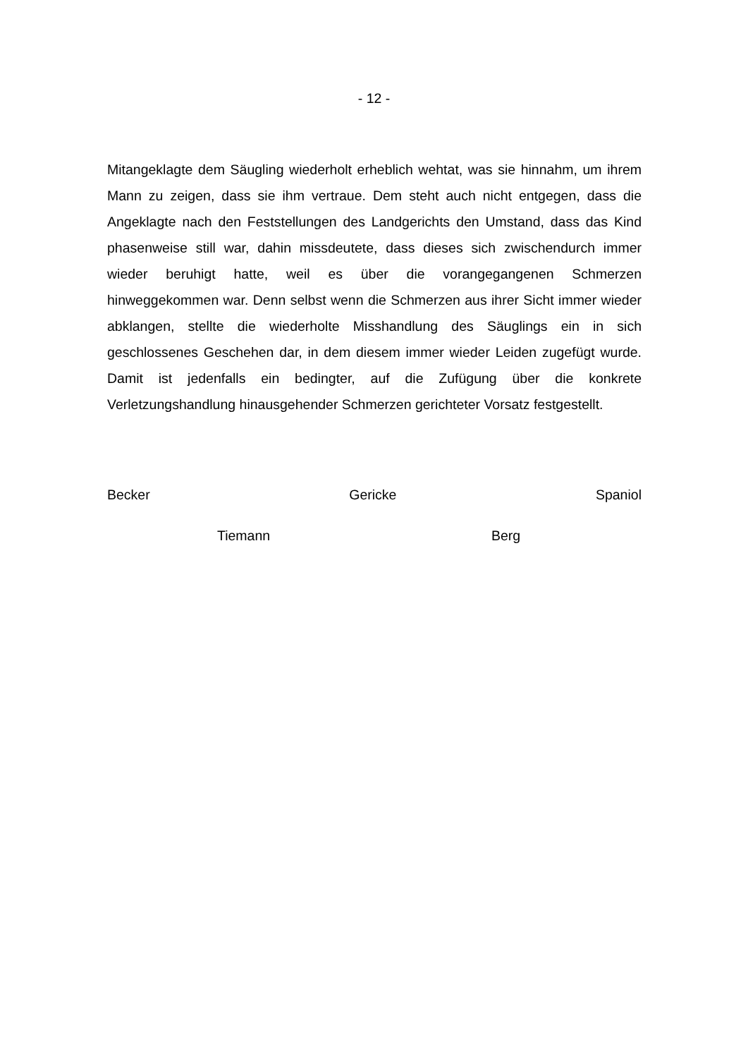- 12 -
Mitangeklagte dem Säugling wiederholt erheblich wehtat, was sie hinnahm, um ihrem Mann zu zeigen, dass sie ihm vertraue. Dem steht auch nicht entgegen, dass die Angeklagte nach den Feststellungen des Landgerichts den Umstand, dass das Kind phasenweise still war, dahin missdeutete, dass dieses sich zwischendurch immer wieder beruhigt hatte, weil es über die vorangegangenen Schmerzen hinweggekommen war. Denn selbst wenn die Schmerzen aus ihrer Sicht immer wieder abklangen, stellte die wiederholte Misshandlung des Säuglings ein in sich geschlossenes Geschehen dar, in dem diesem immer wieder Leiden zugefügt wurde. Damit ist jedenfalls ein bedingter, auf die Zufügung über die konkrete Verletzungshandlung hinausgehender Schmerzen gerichteter Vorsatz festgestellt.
Becker Gericke Spaniol
Tiemann Berg